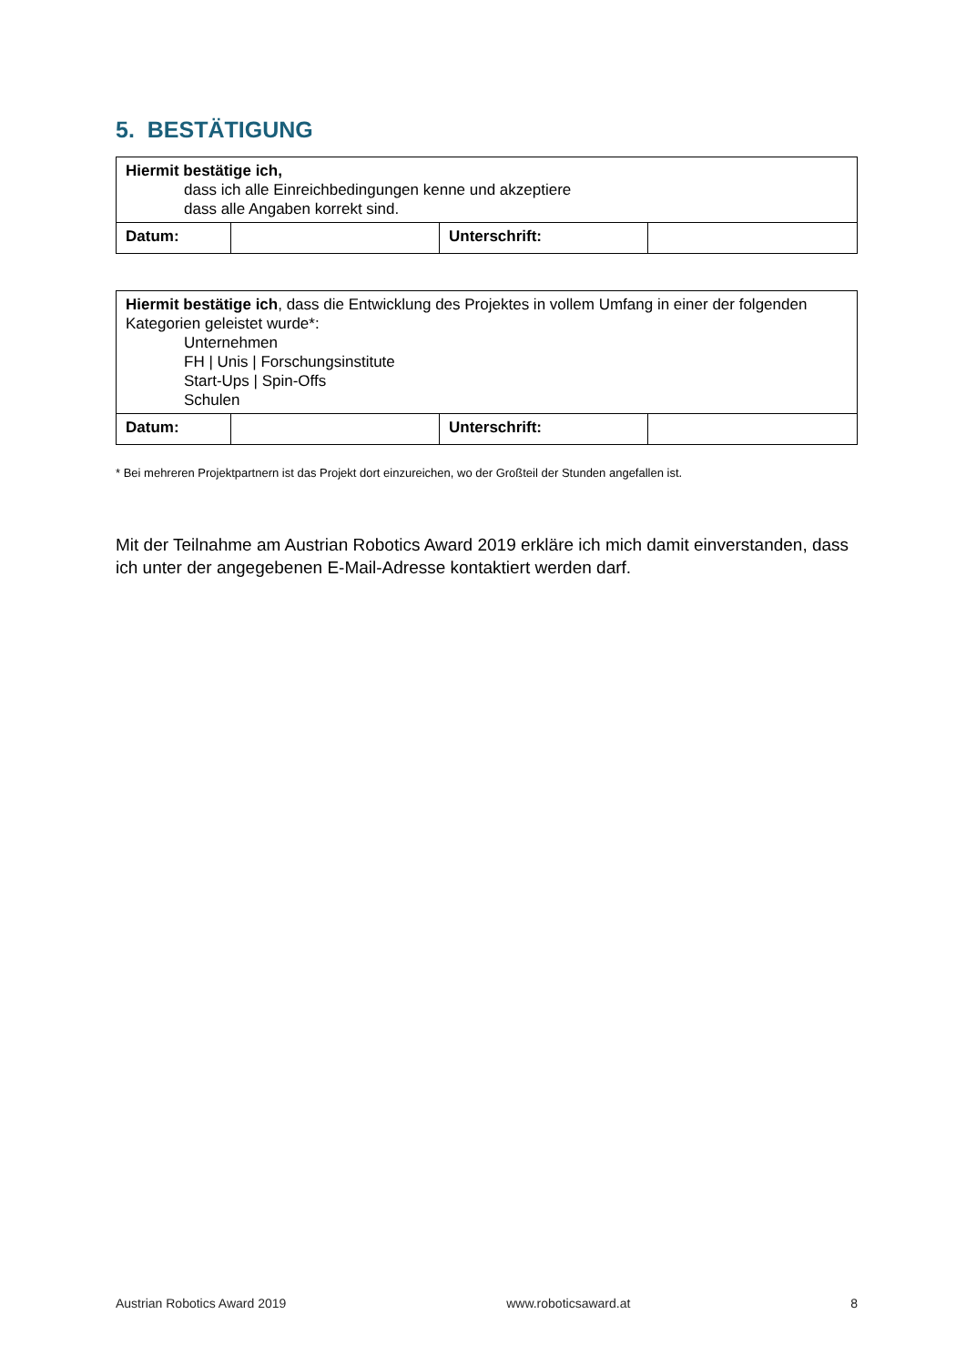5. BESTÄTIGUNG
| Hiermit bestätige ich, dass ich alle Einreichbedingungen kenne und akzeptiere dass alle Angaben korrekt sind. | | | |
| Datum: | | Unterschrift: | |
| Hiermit bestätige ich , dass die Entwicklung des Projektes in vollem Umfang in einer der folgenden Kategorien geleistet wurde*: Unternehmen FH / Unis / Forschungsinstitute Start-Ups / Spin-Offs Schulen | | | |
| Datum: | | Unterschrift: | |
* Bei mehreren Projektpartnern ist das Projekt dort einzureichen, wo der Großteil der Stunden angefallen ist.
Mit der Teilnahme am Austrian Robotics Award 2019 erkläre ich mich damit einverstanden, dass ich unter der angegebenen E-Mail-Adresse kontaktiert werden darf.
Austrian Robotics Award 2019 www.roboticsaward.at 8